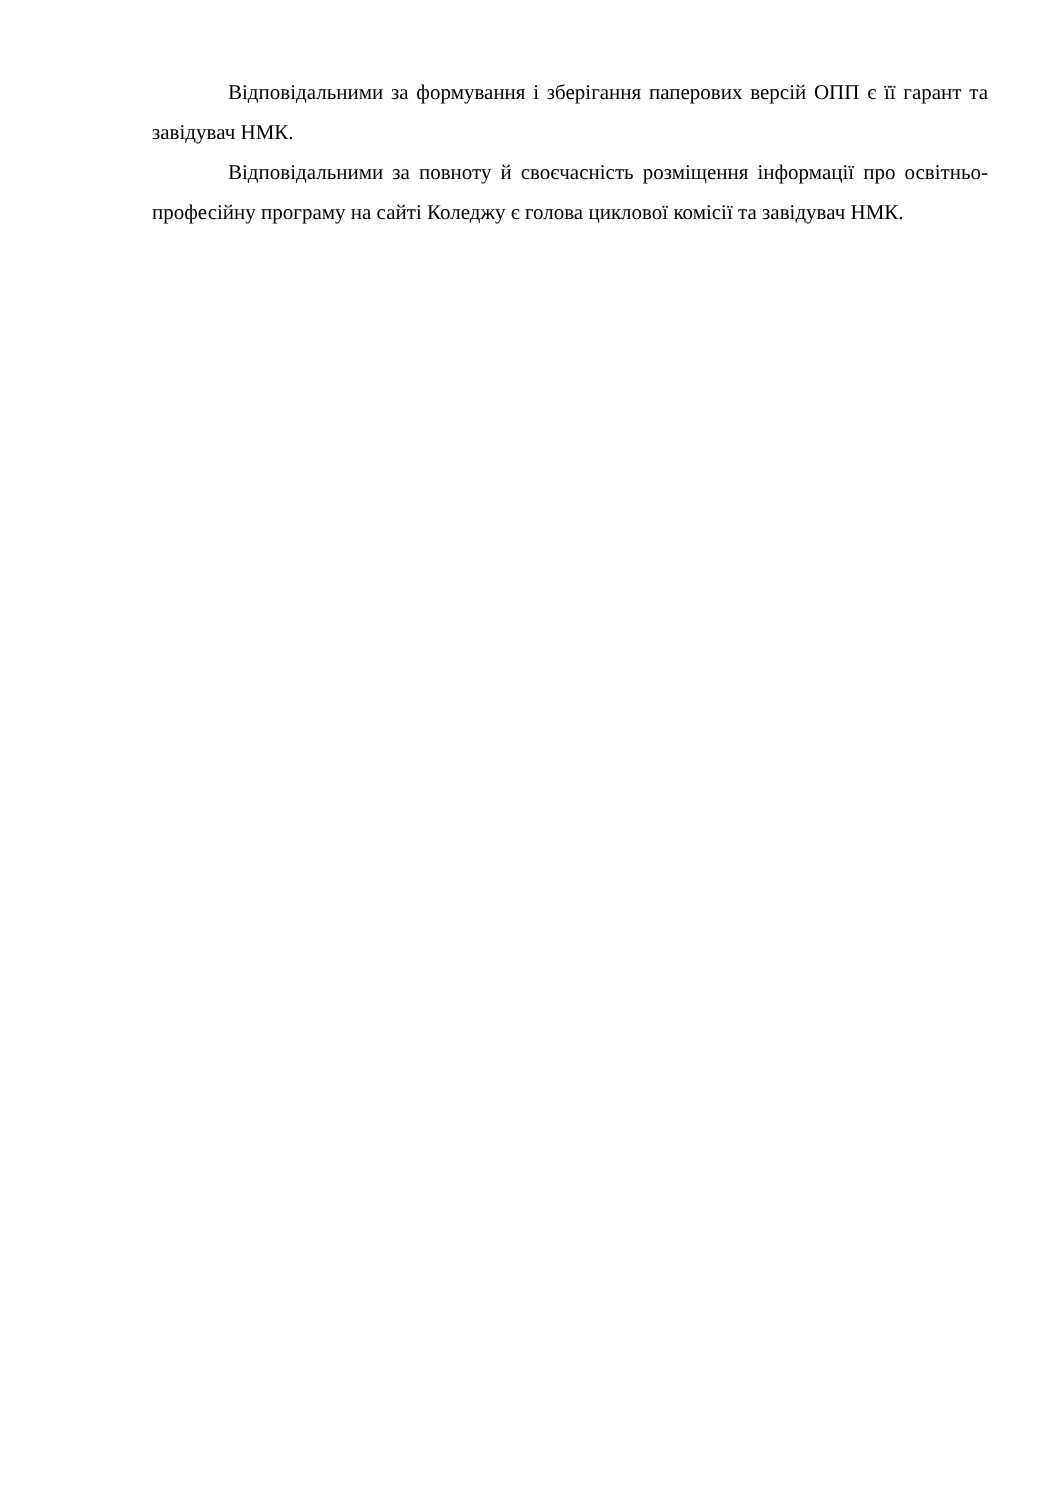Відповідальними за формування і зберігання паперових версій ОПП є її гарант та завідувач НМК.
Відповідальними за повноту й своєчасність розміщення інформації про освітньо-професійну програму на сайті Коледжу є голова циклової комісії та завідувач НМК.